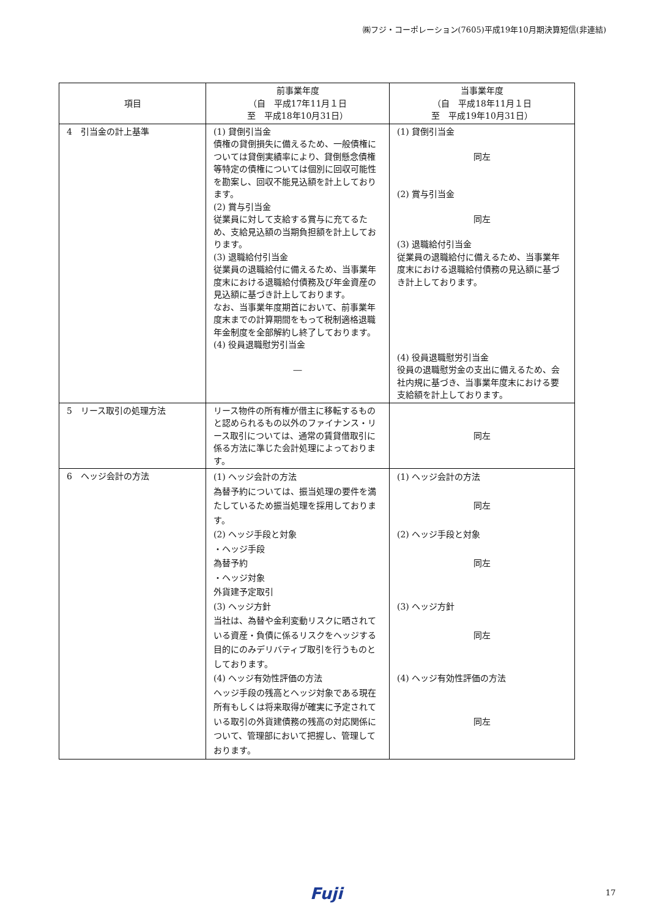㈱フジ・コーポレーション(7605)平成19年10月期決算短信(非連結)
| 項目 | 前事業年度 （自 平成17年11月１日 至 平成18年10月31日） | 当事業年度 （自 平成18年11月１日 至 平成19年10月31日） |
| --- | --- | --- |
| 4 引当金の計上基準 | (1) 貸倒引当金 債権の貸倒損失に備えるため、一般債権については貸倒実績率により、貸倒懸念債権等特定の債権については個別に回収可能性を勘案し、回収不能見込額を計上しております。 (2) 賞与引当金 従業員に対して支給する賞与に充てるため、支給見込額の当期負担額を計上しております。 (3) 退職給付引当金 従業員の退職給付に備えるため、当事業年度末における退職給付債務及び年金資産の見込額に基づき計上しております。 なお、当事業年度期首において、前事業年度末までの計算期間をもって税制適格退職年金制度を全部解約し終了しております。 (4) 役員退職慰労引当金 ― | (1) 貸倒引当金 同左 (2) 賞与引当金 同左 (3) 退職給付引当金 従業員の退職給付に備えるため、当事業年度末における退職給付債務の見込額に基づき計上しております。 (4) 役員退職慰労引当金 役員の退職慰労金の支出に備えるため、会社内規に基づき、当事業年度末における要支給額を計上しております。 |
| 5 リース取引の処理方法 | リース物件の所有権が借主に移転するものと認められるもの以外のファイナンス・リース取引については、通常の賃貸借取引に係る方法に準じた会計処理によっております。 | 同左 |
| 6 ヘッジ会計の方法 | (1) ヘッジ会計の方法 為替予約については、振当処理の要件を満たしているため振当処理を採用しております。 (2) ヘッジ手段と対象 ・ヘッジ手段 為替予約 ・ヘッジ対象 外貨建予定取引 (3) ヘッジ方針 当社は、為替や金利変動リスクに晒されている資産・負債に係るリスクをヘッジする目的にのみデリバティブ取引を行うものとしております。 (4) ヘッジ有効性評価の方法 ヘッジ手段の残高とヘッジ対象である現在所有もしくは将来取得が確実に予定されている取引の外貨建債務の残高の対応関係について、管理部において把握し、管理しております。 | (1) ヘッジ会計の方法 同左 (2) ヘッジ手段と対象 同左 (3) ヘッジ方針 同左 (4) ヘッジ有効性評価の方法 同左 |
Fuji 17